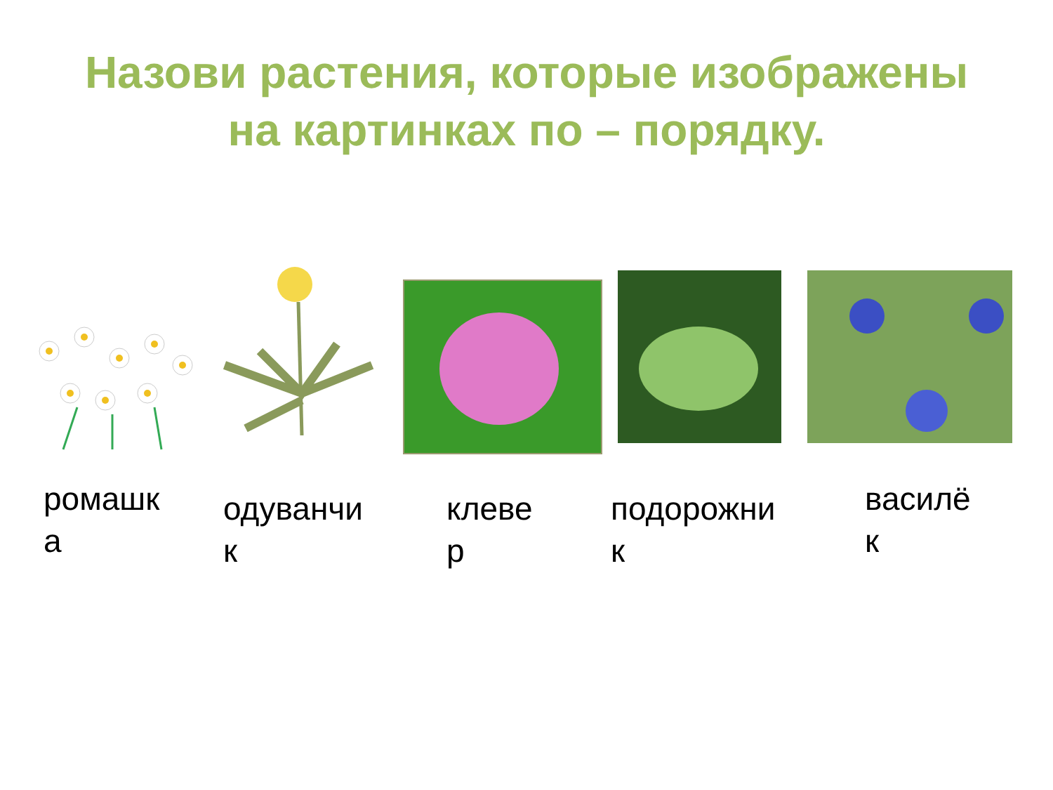Назови растения, которые изображены
на картинках по – порядку.
ромашк
а
одуванчи
к
клеве
р
подорожни
к
василё
к